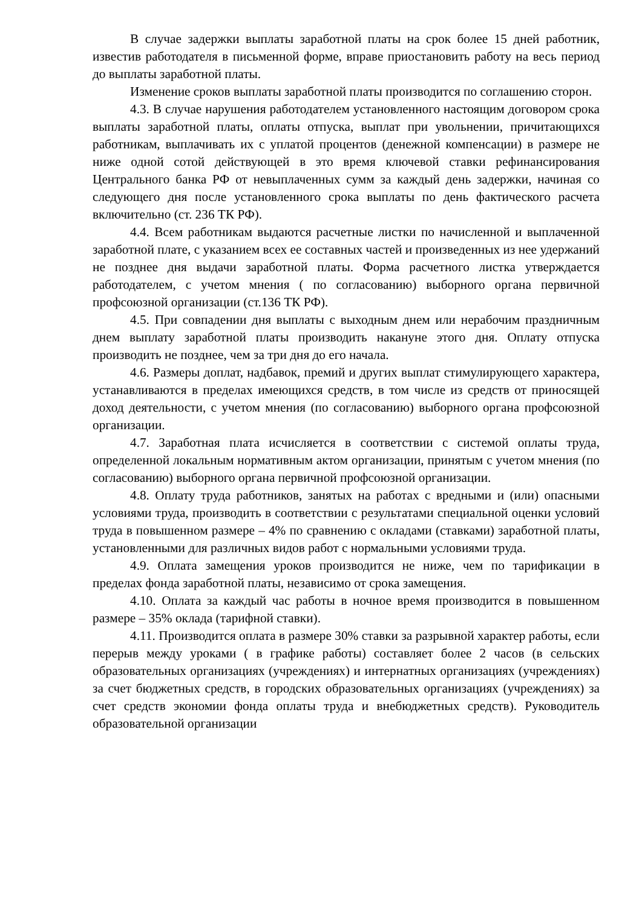В случае задержки выплаты заработной платы на срок более 15 дней работник, известив работодателя в письменной форме, вправе приостановить работу на весь период до выплаты заработной платы.
Изменение сроков выплаты заработной платы производится по соглашению сторон.
4.3. В случае нарушения работодателем установленного настоящим договором срока выплаты заработной платы, оплаты отпуска, выплат при увольнении, причитающихся работникам, выплачивать их с уплатой процентов (денежной компенсации) в размере не ниже одной сотой действующей в это время ключевой ставки рефинансирования Центрального банка РФ от невыплаченных сумм за каждый день задержки, начиная со следующего дня после установленного срока выплаты по день фактического расчета включительно (ст. 236 ТК РФ).
4.4. Всем работникам выдаются расчетные листки по начисленной и выплаченной заработной плате, с указанием всех ее составных частей и произведенных из нее удержаний не позднее дня выдачи заработной платы. Форма расчетного листка утверждается работодателем, с учетом мнения ( по согласованию) выборного органа первичной профсоюзной организации (ст.136 ТК РФ).
4.5. При совпадении дня выплаты с выходным днем или нерабочим праздничным днем выплату заработной платы производить накануне этого дня. Оплату отпуска производить не позднее, чем за три дня до его начала.
4.6. Размеры доплат, надбавок, премий и других выплат стимулирующего характера, устанавливаются в пределах имеющихся средств, в том числе из средств от приносящей доход деятельности, с учетом мнения (по согласованию) выборного органа профсоюзной организации.
4.7. Заработная плата исчисляется в соответствии с системой оплаты труда, определенной локальным нормативным актом организации, принятым с учетом мнения (по согласованию) выборного органа первичной профсоюзной организации.
4.8. Оплату труда работников, занятых на работах с вредными и (или) опасными условиями труда, производить в соответствии с результатами специальной оценки условий труда в повышенном размере – 4% по сравнению с окладами (ставками) заработной платы, установленными для различных видов работ с нормальными условиями труда.
4.9. Оплата замещения уроков производится не ниже, чем по тарификации в пределах фонда заработной платы, независимо от срока замещения.
4.10. Оплата за каждый час работы в ночное время производится в повышенном размере – 35% оклада (тарифной ставки).
4.11. Производится оплата в размере 30% ставки за разрывной характер работы, если перерыв между уроками ( в графике работы) составляет более 2 часов (в сельских образовательных организациях (учреждениях) и интернатных организациях (учреждениях) за счет бюджетных средств, в городских образовательных организациях (учреждениях) за счет средств экономии фонда оплаты труда и внебюджетных средств). Руководитель образовательной организации